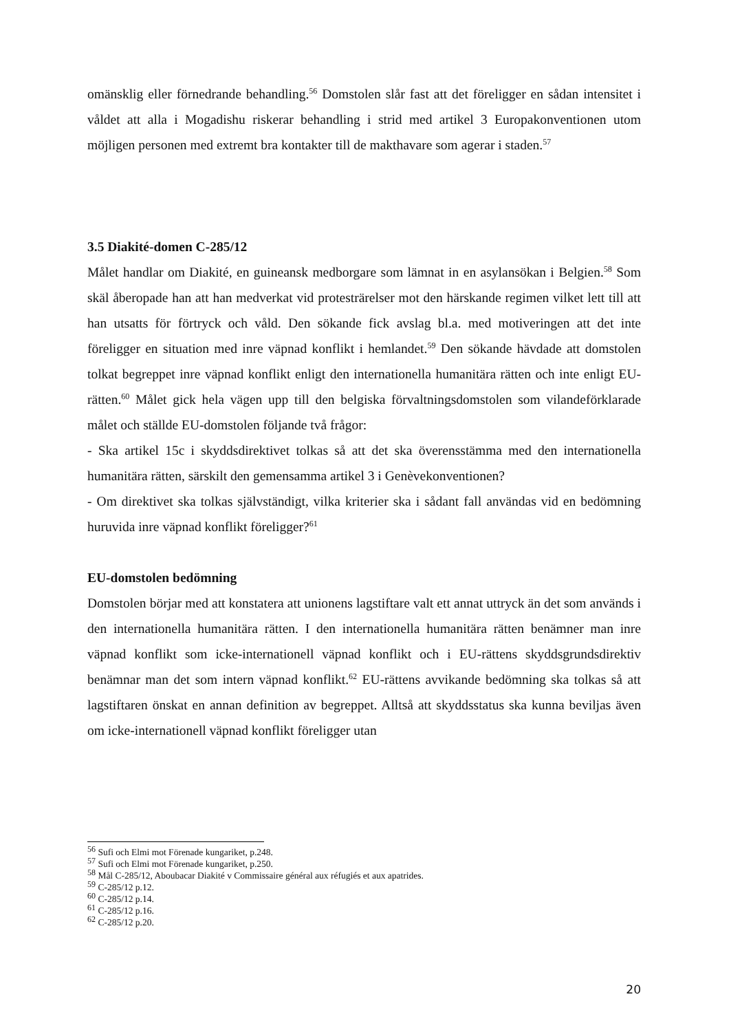omänsklig eller förnedrande behandling.<sup>56</sup> Domstolen slår fast att det föreligger en sådan intensitet i våldet att alla i Mogadishu riskerar behandling i strid med artikel 3 Europakonventionen utom möjligen personen med extremt bra kontakter till de makthavare som agerar i staden.<sup>57</sup>
3.5 Diakité-domen C-285/12
Målet handlar om Diakité, en guineansk medborgare som lämnat in en asylansökan i Belgien.<sup>58</sup> Som skäl åberopade han att han medverkat vid protesträrelser mot den härskande regimen vilket lett till att han utsatts för förtryck och våld. Den sökande fick avslag bl.a. med motiveringen att det inte föreligger en situation med inre väpnad konflikt i hemlandet.<sup>59</sup> Den sökande hävdade att domstolen tolkat begreppet inre väpnad konflikt enligt den internationella humanitära rätten och inte enligt EU-rätten.<sup>60</sup> Målet gick hela vägen upp till den belgiska förvaltningsdomstolen som vilandeförklarade målet och ställde EU-domstolen följande två frågor:
- Ska artikel 15c i skyddsdirektivet tolkas så att det ska överensstämma med den internationella humanitära rätten, särskilt den gemensamma artikel 3 i Genèvekonventionen?
- Om direktivet ska tolkas självständigt, vilka kriterier ska i sådant fall användas vid en bedömning huruvida inre väpnad konflikt föreligger?<sup>61</sup>
EU-domstolen bedömning
Domstolen börjar med att konstatera att unionens lagstiftare valt ett annat uttryck än det som används i den internationella humanitära rätten. I den internationella humanitära rätten benämner man inre väpnad konflikt som icke-internationell väpnad konflikt och i EU-rättens skyddsgrundsdirektiv benämnar man det som intern väpnad konflikt.<sup>62</sup> EU-rättens avvikande bedömning ska tolkas så att lagstiftaren önskat en annan definition av begreppet. Alltså att skyddsstatus ska kunna beviljas även om icke-internationell väpnad konflikt föreligger utan
<sup>56</sup> Sufi och Elmi mot Förenade kungariket, p.248.
<sup>57</sup> Sufi och Elmi mot Förenade kungariket, p.250.
<sup>58</sup> Mål C-285/12, Aboubacar Diakité v Commissaire général aux réfugiés et aux apatrides.
<sup>59</sup> C-285/12 p.12.
<sup>60</sup> C-285/12 p.14.
<sup>61</sup> C-285/12 p.16.
<sup>62</sup> C-285/12 p.20.
20